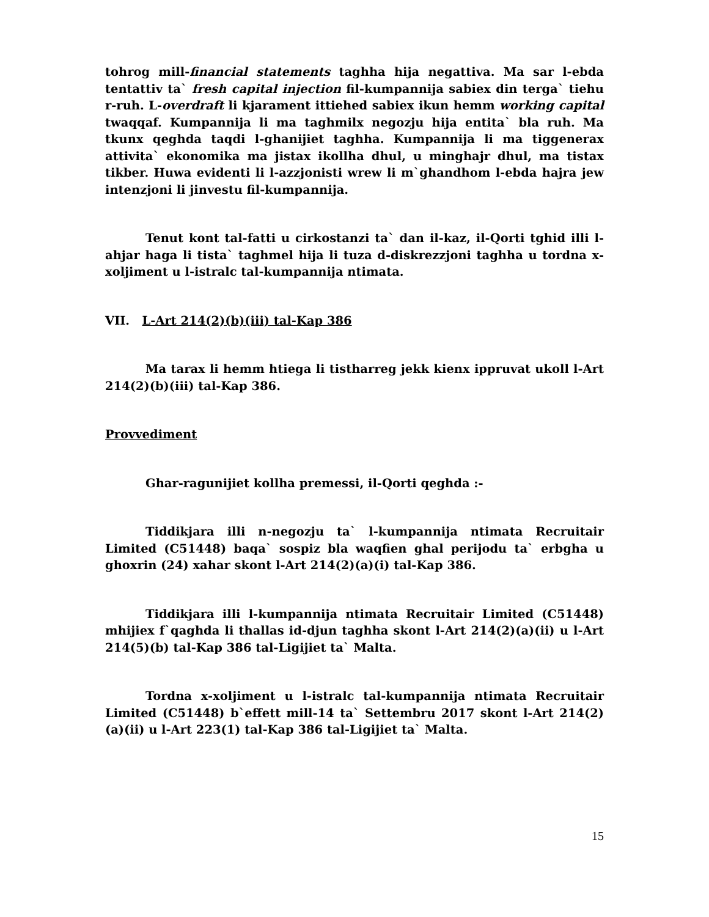tohrog mill-financial statements taghha hija negattiva. Ma sar l-ebda tentattiv ta` fresh capital injection fil-kumpannija sabiex din terga` tiehu r-ruh. L-overdraft li kjarament ittiehed sabiex ikun hemm working capital twaqqaf. Kumpannija li ma taghmilx negozju hija entita` bla ruh. Ma tkunx qeghda taqdi l-ghanijiet taghha. Kumpannija li ma tiggenerax attivita` ekonomika ma jistax ikollha dhul, u minghajr dhul, ma tistax tikber. Huwa evidenti li l-azzjonisti wrew li m`ghandhom l-ebda hajra jew intenzjoni li jinvestu fil-kumpannija.
Tenut kont tal-fatti u cirkostanzi ta` dan il-kaz, il-Qorti tghid illi l-ahjar haga li tista` taghmel hija li tuza d-diskrezzjoni taghha u tordna x-xoljiment u l-istralc tal-kumpannija ntimata.
VII. L-Art 214(2)(b)(iii) tal-Kap 386
Ma tarax li hemm htiega li tistharreg jekk kienx ippruvat ukoll l-Art 214(2)(b)(iii) tal-Kap 386.
Provvediment
Ghar-ragunijiet kollha premessi, il-Qorti qeghda :-
Tiddikjara illi n-negozju ta` l-kumpannija ntimata Recruitair Limited (C51448) baqa` sospiz bla waqfien ghal perijodu ta` erbgha u ghoxrin (24) xahar skont l-Art 214(2)(a)(i) tal-Kap 386.
Tiddikjara illi l-kumpannija ntimata Recruitair Limited (C51448) mhijiex f`qaghda li thallas id-djun taghha skont l-Art 214(2)(a)(ii) u l-Art 214(5)(b) tal-Kap 386 tal-Ligijiet ta` Malta.
Tordna x-xoljiment u l-istralc tal-kumpannija ntimata Recruitair Limited (C51448) b`effett mill-14 ta` Settembru 2017 skont l-Art 214(2)(a)(ii) u l-Art 223(1) tal-Kap 386 tal-Ligijiet ta` Malta.
15